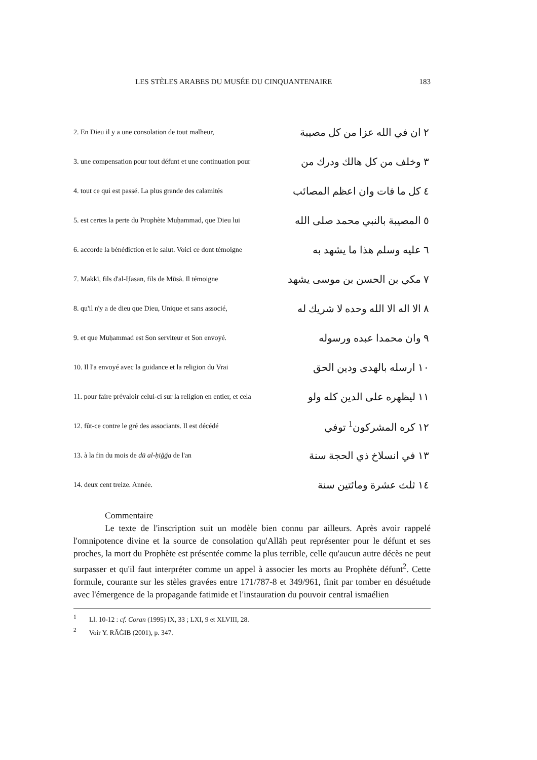LES STÈLES ARABES DU MUSÉE DU CINQUANTENAIRE 183
| 2. En Dieu il y a une consolation de tout malheur, | ٢ ان في الله عزا من كل مصيبة |
| 3. une compensation pour tout défunt et une continuation pour | ٣ وخلف من كل هالك ودرك من |
| 4. tout ce qui est passé. La plus grande des calamités | ٤ كل ما فات وان اعظم المصائب |
| 5. est certes la perte du Prophète Muḥammad, que Dieu lui | ٥ المصيبة بالنبي محمد صلى الله |
| 6. accorde la bénédiction et le salut. Voici ce dont témoigne | ٦ عليه وسلم هذا ما يشهد به |
| 7. Makkī, fils d'al-Ḥasan, fils de Mūsà. Il témoigne | ٧ مكي بن الحسن بن موسى يشهد |
| 8. qu'il n'y a de dieu que Dieu, Unique et sans associé, | ٨ الا اله الا الله وحده لا شريك له |
| 9. et que Muḥammad est Son serviteur et Son envoyé. | ٩ وان محمدا عبده ورسوله |
| 10. Il l'a envoyé avec la guidance et la religion du Vrai | ١٠ ارسله بالهدى ودين الحق |
| 11. pour faire prévaloir celui-ci sur la religion en entier, et cela | ١١ ليظهره على الدين كله ولو |
| 12. fût-ce contre le gré des associants. Il est décédé | ١٢ كره المشركون<sup>1</sup> توفي |
| 13. à la fin du mois de dū al-ḥiğğa de l'an | ١٣ في انسلاخ ذي الحجة سنة |
| 14. deux cent treize. Année. | ١٤ ثلث عشرة ومائتين سنة |
Commentaire
Le texte de l'inscription suit un modèle bien connu par ailleurs. Après avoir rappelé l'omnipotence divine et la source de consolation qu'Allāh peut représenter pour le défunt et ses proches, la mort du Prophète est présentée comme la plus terrible, celle qu'aucun autre décès ne peut surpasser et qu'il faut interpréter comme un appel à associer les morts au Prophète défunt<sup>2</sup>. Cette formule, courante sur les stèles gravées entre 171/787-8 et 349/961, finit par tomber en désuétude avec l'émergence de la propagande fatimide et l'instauration du pouvoir central ismaélien
<sup>1</sup> Ll. 10-12 : cf. Coran (1995) IX, 33 ; LXI, 9 et XLVIII, 28.
<sup>2</sup> Voir Y. RĀĠIB (2001), p. 347.